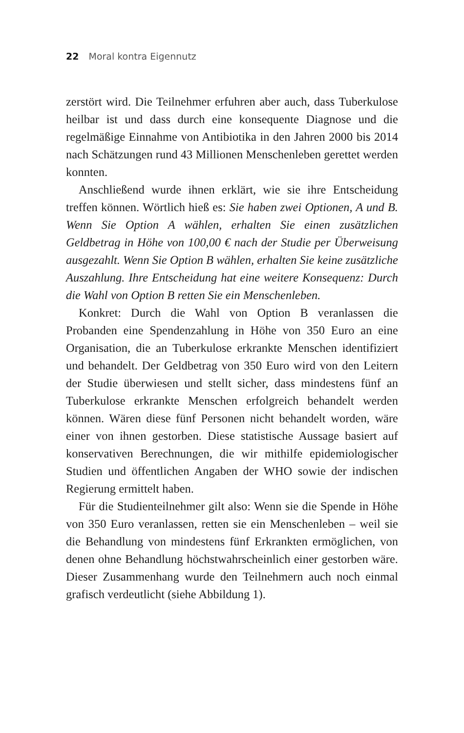22 Moral kontra Eigennutz
zerstört wird. Die Teilnehmer erfuhren aber auch, dass Tuberkulose heilbar ist und dass durch eine konsequente Diagnose und die regelmäßige Einnahme von Antibiotika in den Jahren 2000 bis 2014 nach Schätzungen rund 43 Millionen Menschenleben gerettet werden konnten.
Anschließend wurde ihnen erklärt, wie sie ihre Entscheidung treffen können. Wörtlich hieß es: Sie haben zwei Optionen, A und B. Wenn Sie Option A wählen, erhalten Sie einen zusätzlichen Geldbetrag in Höhe von 100,00 € nach der Studie per Überweisung ausgezahlt. Wenn Sie Option B wählen, erhalten Sie keine zusätzliche Auszahlung. Ihre Entscheidung hat eine weitere Konsequenz: Durch die Wahl von Option B retten Sie ein Menschenleben.
Konkret: Durch die Wahl von Option B veranlassen die Probanden eine Spendenzahlung in Höhe von 350 Euro an eine Organisation, die an Tuberkulose erkrankte Menschen identifiziert und behandelt. Der Geldbetrag von 350 Euro wird von den Leitern der Studie überwiesen und stellt sicher, dass mindestens fünf an Tuberkulose erkrankte Menschen erfolgreich behandelt werden können. Wären diese fünf Personen nicht behandelt worden, wäre einer von ihnen gestorben. Diese statistische Aussage basiert auf konservativen Berechnungen, die wir mithilfe epidemiologischer Studien und öffentlichen Angaben der WHO sowie der indischen Regierung ermittelt haben.
Für die Studienteilnehmer gilt also: Wenn sie die Spende in Höhe von 350 Euro veranlassen, retten sie ein Menschenleben – weil sie die Behandlung von mindestens fünf Erkrankten ermöglichen, von denen ohne Behandlung höchstwahrscheinlich einer gestorben wäre. Dieser Zusammenhang wurde den Teilnehmern auch noch einmal grafisch verdeutlicht (siehe Abbildung 1).